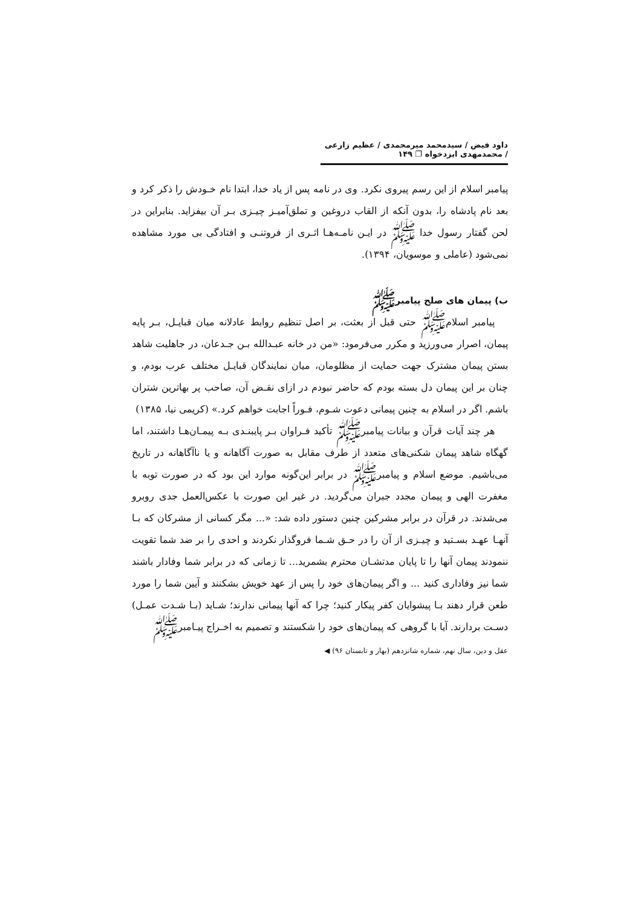داود فیض / سیدمحمد میرمحمدی / عظیم زارعی / محمدمهدی ایزدخواه ❐ ۱۴۹
پیامبر اسلام از این رسم پیروی نکرد. وی در نامه پس از یاد خدا، ابتدا نام خـودش را ذکر کرد و بعد نام پادشاه را، بدون آنکه از القاب دروغین و تملق‌آمیـز چیـزی بـر آن بیفزاید. بنابراین در لحن گفتار رسول خدا ﷺ در ایـن نامـه‌هـا اثـری از فروتنـی و افتادگی بی مورد مشاهده نمی‌شود (عاملی و موسویان، ۱۳۹۴).
ب) پیمان های صلح پیامبرﷺ
پیامبر اسلامﷺ حتی قبل از بعثت، بر اصل تنظیم روابط عادلانه میان قبایـل، بـر پایه پیمان، اصرار می‌ورزید و مکرر می‌فرمود: «من در خانه عبـدالله بـن جـدعان، در جاهلیت شاهد بستن پیمان مشترک جهت حمایت از مظلومان، میان نمایندگان قبایـل مختلف عرب بودم، و چنان بر این پیمان دل بسته بودم که حاضر نبودم در ازای نقـض آن، صاحب پر بهاترین شتران باشم. اگر در اسلام به چنین پیمانی دعوت شـوم، فـوراً اجابت خواهم کرد.» (کریمی نیا، ۱۳۸۵)
هر چند آیات قرآن و بیانات پیامبرﷺ تأکید فـراوان بـر پایبنـدی بـه پیمـان‌هـا داشتند، اما گهگاه شاهد پیمان شکنی‌های متعدد از طرف مقابل به صورت آگاهانه و یا ناآگاهانه در تاریخ می‌باشیم. موضع اسلام و پیامبرﷺ در برابر این‌گونه موارد این بود که در صورت توبه با مغفرت الهی و پیمان مجدد جبران می‌گردید. در غیر این صورت با عکس‌العمل جدی روبرو می‌شدند. در قرآن در برابر مشرکین چنین دستور داده شد: «... مگر کسانی از مشرکان که بـا آنهـا عهـد بسـتید و چیـزی از آن را در حـق شـما فروگذار نکردند و احدی را بر ضد شما تقویت ننمودند پیمان آنها را تا پایان مدتشـان محترم بشمرید... تا زمانی که در برابر شما وفادار باشند شما نیز وفاداری کنید ... و اگر پیمان‌های خود را پس از عهد خویش بشکنند و آیین شما را مورد طعن قرار دهند بـا پیشوایان کفر پیکار کنید؛ چرا که آنها پیمانی ندارند؛ شـاید (بـا شـدت عمـل) دسـت بردارند. آیا با گروهی که پیمان‌های خود را شکستند و تصمیم به اخـراج پیـامبرﷺ
عقل و دین، سال نهم، شماره شانزدهم (بهار و تابستان ۹۶) ◀